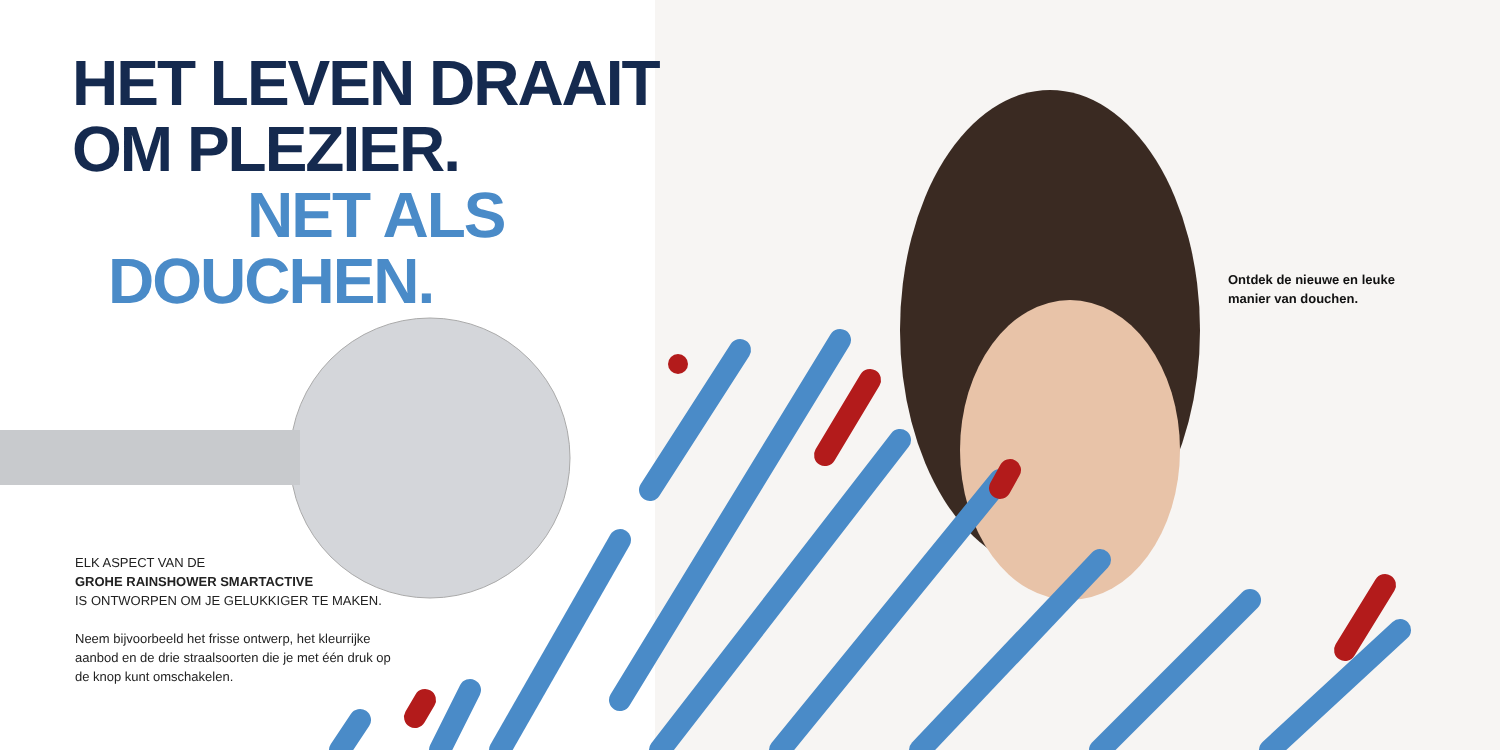HET LEVEN DRAAIT
OM PLEZIER.
NET ALS
DOUCHEN.
ELK ASPECT VAN DE
GROHE RAINSHOWER SMARTACTIVE
IS ONTWORPEN OM JE GELUKKIGER TE MAKEN.
Neem bijvoorbeeld het frisse ontwerp, het kleurrijke aanbod en de drie straalsoorten die je met één druk op de knop kunt omschakelen.
Ontdek de nieuwe en leuke manier van douchen.